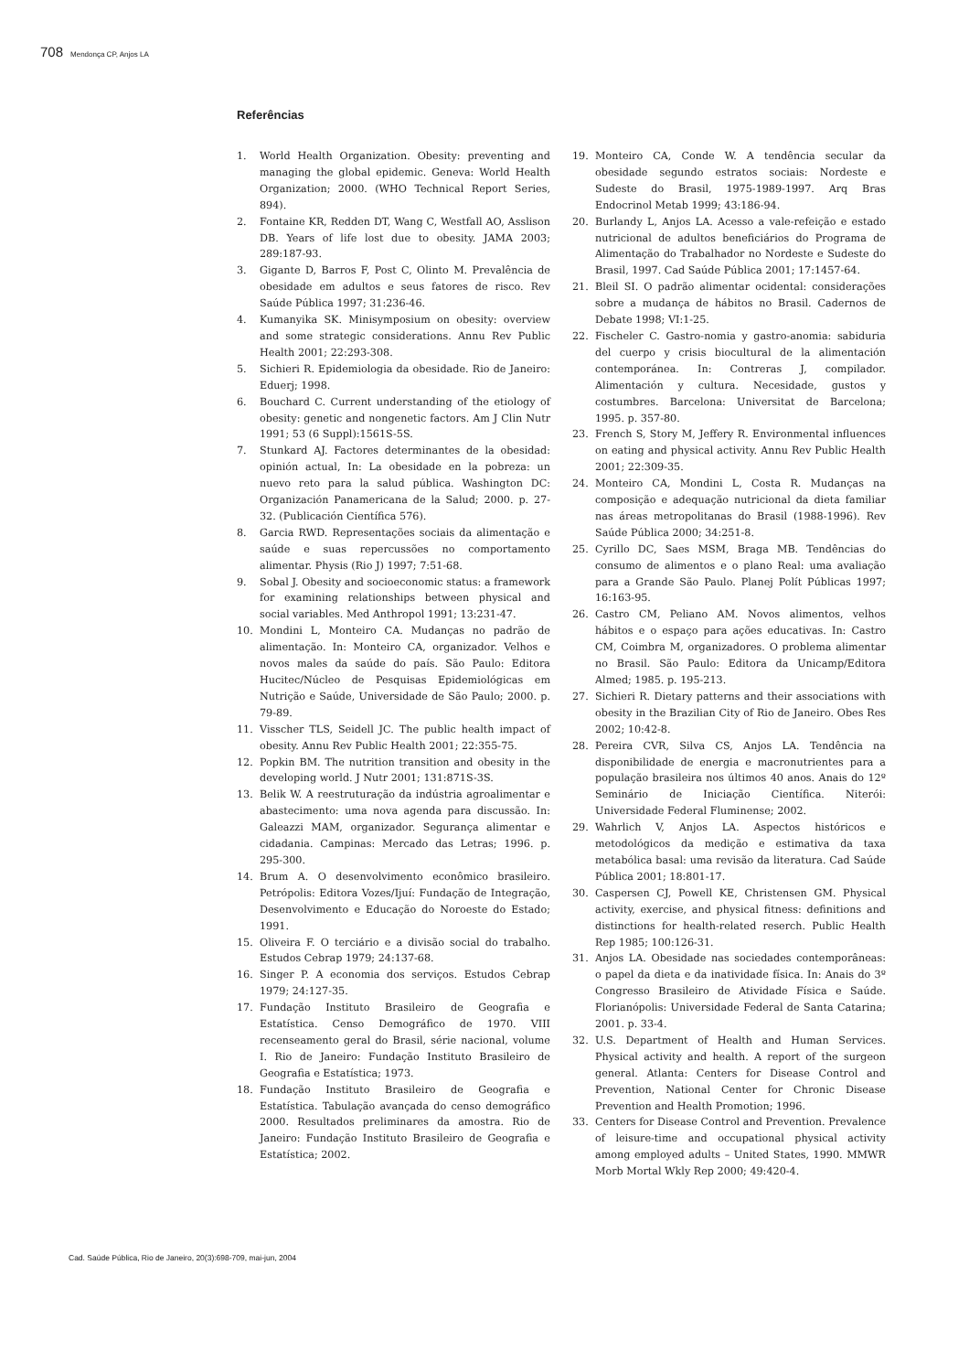708 Mendonça CP, Anjos LA
Referências
1. World Health Organization. Obesity: preventing and managing the global epidemic. Geneva: World Health Organization; 2000. (WHO Technical Report Series, 894).
2. Fontaine KR, Redden DT, Wang C, Westfall AO, Asslison DB. Years of life lost due to obesity. JAMA 2003; 289:187-93.
3. Gigante D, Barros F, Post C, Olinto M. Prevalência de obesidade em adultos e seus fatores de risco. Rev Saúde Pública 1997; 31:236-46.
4. Kumanyika SK. Minisymposium on obesity: overview and some strategic considerations. Annu Rev Public Health 2001; 22:293-308.
5. Sichieri R. Epidemiologia da obesidade. Rio de Janeiro: Eduerj; 1998.
6. Bouchard C. Current understanding of the etiology of obesity: genetic and nongenetic factors. Am J Clin Nutr 1991; 53 (6 Suppl):1561S-5S.
7. Stunkard AJ. Factores determinantes de la obesidad: opinión actual, In: La obesidade en la pobreza: un nuevo reto para la salud pública. Washington DC: Organización Panamericana de la Salud; 2000. p. 27-32. (Publicación Científica 576).
8. Garcia RWD. Representações sociais da alimentação e saúde e suas repercussões no comportamento alimentar. Physis (Rio J) 1997; 7:51-68.
9. Sobal J. Obesity and socioeconomic status: a framework for examining relationships between physical and social variables. Med Anthropol 1991; 13:231-47.
10. Mondini L, Monteiro CA. Mudanças no padrão de alimentação. In: Monteiro CA, organizador. Velhos e novos males da saúde do país. São Paulo: Editora Hucitec/Núcleo de Pesquisas Epidemiológicas em Nutrição e Saúde, Universidade de São Paulo; 2000. p. 79-89.
11. Visscher TLS, Seidell JC. The public health impact of obesity. Annu Rev Public Health 2001; 22:355-75.
12. Popkin BM. The nutrition transition and obesity in the developing world. J Nutr 2001; 131:871S-3S.
13. Belik W. A reestruturação da indústria agroalimentar e abastecimento: uma nova agenda para discussão. In: Galeazzi MAM, organizador. Segurança alimentar e cidadania. Campinas: Mercado das Letras; 1996. p. 295-300.
14. Brum A. O desenvolvimento econômico brasileiro. Petrópolis: Editora Vozes/Ijuí: Fundação de Integração, Desenvolvimento e Educação do Noroeste do Estado; 1991.
15. Oliveira F. O terciário e a divisão social do trabalho. Estudos Cebrap 1979; 24:137-68.
16. Singer P. A economia dos serviços. Estudos Cebrap 1979; 24:127-35.
17. Fundação Instituto Brasileiro de Geografia e Estatística. Censo Demográfico de 1970. VIII recenseamento geral do Brasil, série nacional, volume I. Rio de Janeiro: Fundação Instituto Brasileiro de Geografia e Estatística; 1973.
18. Fundação Instituto Brasileiro de Geografia e Estatística. Tabulação avançada do censo demográfico 2000. Resultados preliminares da amostra. Rio de Janeiro: Fundação Instituto Brasileiro de Geografia e Estatística; 2002.
19. Monteiro CA, Conde W. A tendência secular da obesidade segundo estratos sociais: Nordeste e Sudeste do Brasil, 1975-1989-1997. Arq Bras Endocrinol Metab 1999; 43:186-94.
20. Burlandy L, Anjos LA. Acesso a vale-refeição e estado nutricional de adultos beneficiários do Programa de Alimentação do Trabalhador no Nordeste e Sudeste do Brasil, 1997. Cad Saúde Pública 2001; 17:1457-64.
21. Bleil SI. O padrão alimentar ocidental: considerações sobre a mudança de hábitos no Brasil. Cadernos de Debate 1998; VI:1-25.
22. Fischeler C. Gastro-nomia y gastro-anomia: sabiduria del cuerpo y crisis biocultural de la alimentación contemporánea. In: Contreras J, compilador. Alimentación y cultura. Necesidade, gustos y costumbres. Barcelona: Universitat de Barcelona; 1995. p. 357-80.
23. French S, Story M, Jeffery R. Environmental influences on eating and physical activity. Annu Rev Public Health 2001; 22:309-35.
24. Monteiro CA, Mondini L, Costa R. Mudanças na composição e adequação nutricional da dieta familiar nas áreas metropolitanas do Brasil (1988-1996). Rev Saúde Pública 2000; 34:251-8.
25. Cyrillo DC, Saes MSM, Braga MB. Tendências do consumo de alimentos e o plano Real: uma avaliação para a Grande São Paulo. Planej Polít Públicas 1997; 16:163-95.
26. Castro CM, Peliano AM. Novos alimentos, velhos hábitos e o espaço para ações educativas. In: Castro CM, Coimbra M, organizadores. O problema alimentar no Brasil. São Paulo: Editora da Unicamp/Editora Almed; 1985. p. 195-213.
27. Sichieri R. Dietary patterns and their associations with obesity in the Brazilian City of Rio de Janeiro. Obes Res 2002; 10:42-8.
28. Pereira CVR, Silva CS, Anjos LA. Tendência na disponibilidade de energia e macronutrientes para a população brasileira nos últimos 40 anos. Anais do 12º Seminário de Iniciação Científica. Niterói: Universidade Federal Fluminense; 2002.
29. Wahrlich V, Anjos LA. Aspectos históricos e metodológicos da medição e estimativa da taxa metabólica basal: uma revisão da literatura. Cad Saúde Pública 2001; 18:801-17.
30. Caspersen CJ, Powell KE, Christensen GM. Physical activity, exercise, and physical fitness: definitions and distinctions for health-related reserch. Public Health Rep 1985; 100:126-31.
31. Anjos LA. Obesidade nas sociedades contemporâneas: o papel da dieta e da inatividade física. In: Anais do 3º Congresso Brasileiro de Atividade Física e Saúde. Florianópolis: Universidade Federal de Santa Catarina; 2001. p. 33-4.
32. U.S. Department of Health and Human Services. Physical activity and health. A report of the surgeon general. Atlanta: Centers for Disease Control and Prevention, National Center for Chronic Disease Prevention and Health Promotion; 1996.
33. Centers for Disease Control and Prevention. Prevalence of leisure-time and occupational physical activity among employed adults – United States, 1990. MMWR Morb Mortal Wkly Rep 2000; 49:420-4.
Cad. Saúde Pública, Rio de Janeiro, 20(3):698-709, mai-jun, 2004